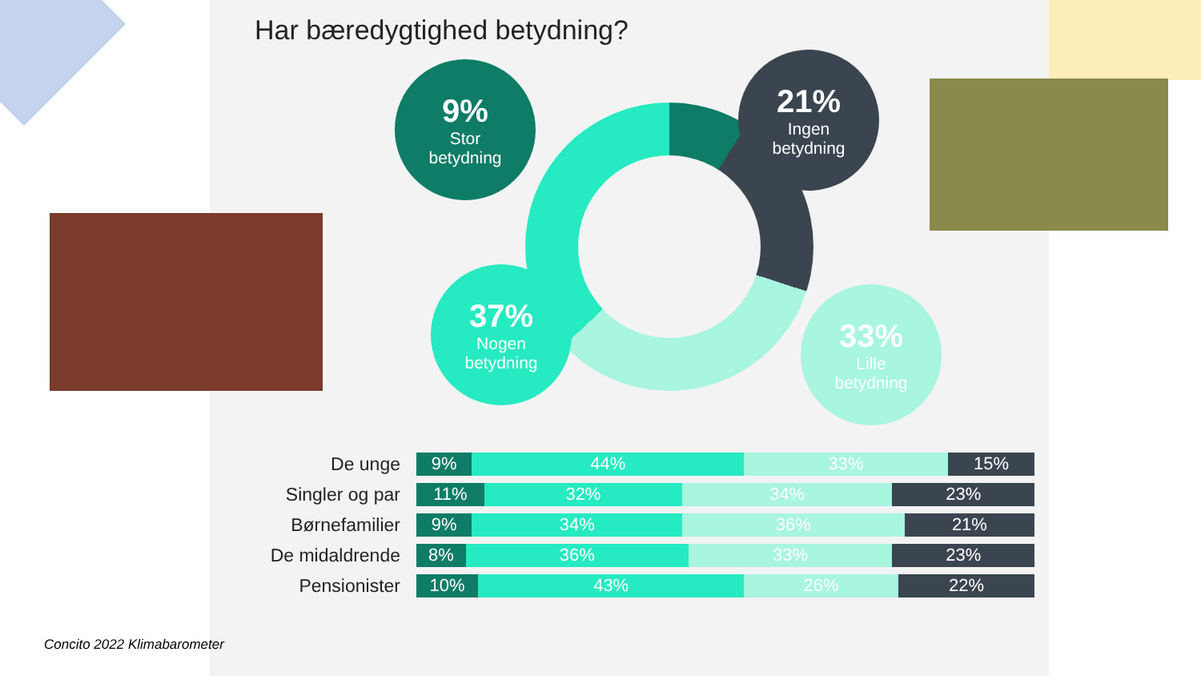Har bæredygtighed betydning?
9%
Stor
betydning
21%
Ingen
betydning
37%
Nogen
betydning
33%
Lille
betydning
| De unge | 9% 44% 33% 15% |
| Singler og par | 11% 32% 34% 23% |
| Børnefamilier | 9% 34% 36% 21% |
| De midaldrende | 8% 36% 33% 23% |
| Pensionister | 10% 43% 26% 22% |
Concito 2022 Klimabarometer